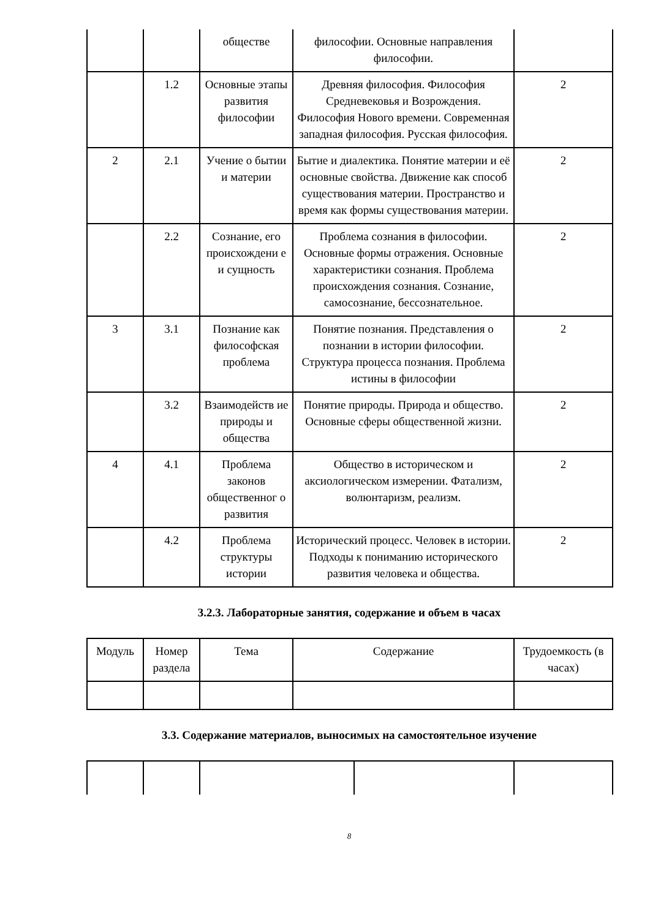| | | обществе | философии. Основные направления философии. | |
| | 1.2 | Основные этапы развития философии | Древняя философия. Философия Средневековья и Возрождения. Философия Нового времени. Современная западная философия. Русская философия. | 2 |
| 2 | 2.1 | Учение о бытии и материи | Бытие и диалектика. Понятие материи и её основные свойства. Движение как способ существования материи. Пространство и время как формы существования материи. | 2 |
| | 2.2 | Сознание, его происхождени е и сущность | Проблема сознания в философии. Основные формы отражения. Основные характеристики сознания. Проблема происхождения сознания. Сознание, самосознание, бессознательное. | 2 |
| 3 | 3.1 | Познание как философская проблема | Понятие познания. Представления о познании в истории философии. Структура процесса познания. Проблема истины в философии | 2 |
| | 3.2 | Взаимодейств ие природы и общества | Понятие природы. Природа и общество. Основные сферы общественной жизни. | 2 |
| 4 | 4.1 | Проблема законов общественног о развития | Общество в историческом и аксиологическом измерении. Фатализм, волюнтаризм, реализм. | 2 |
| | 4.2 | Проблема структуры истории | Исторический процесс. Человек в истории. Подходы к пониманию исторического развития человека и общества. | 2 |
3.2.3. Лабораторные занятия, содержание и объем в часах
| Модуль | Номер раздела | Тема | Содержание | Трудоемкость (в часах) |
| --- | --- | --- | --- | --- |
3.3. Содержание материалов, выносимых на самостоятельное изучение
8